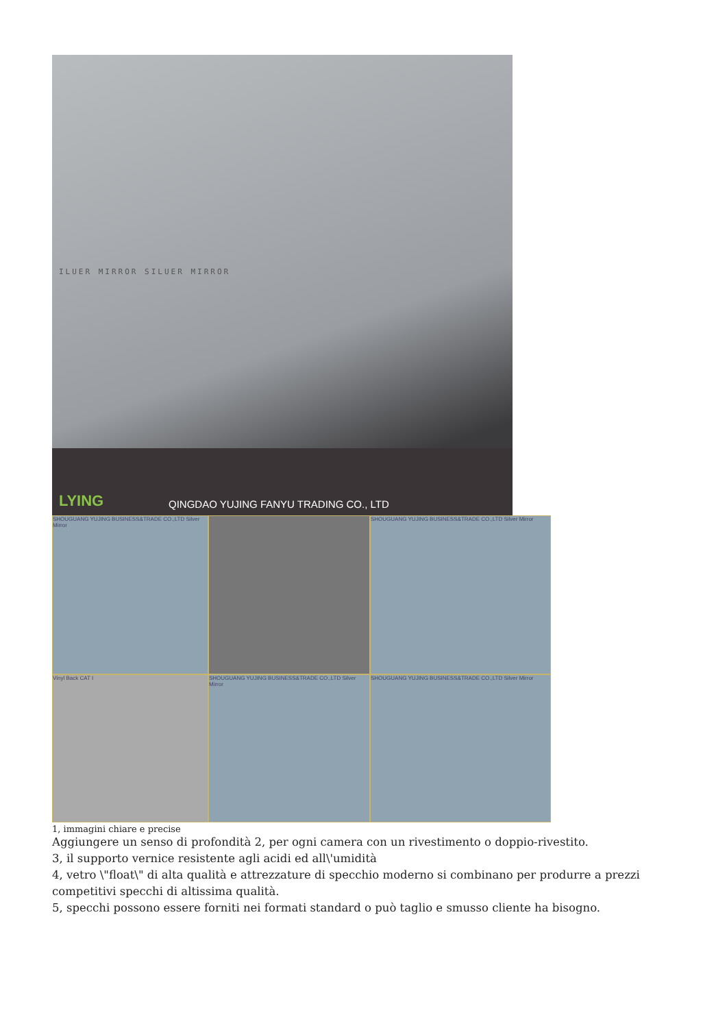ILUER MIRROR SILUER MIRROR
LYING
QINGDAO YUJING FANYU TRADING CO., LTD
SHOUGUANG YUJING BUSINESS&TRADE CO.,LTD Silver Mirror
SHOUGUANG YUJING BUSINESS&TRADE CO.,LTD Silver Mirror
Vinyl Back CAT I
SHOUGUANG YUJING BUSINESS&TRADE CO.,LTD Silver Mirror
SHOUGUANG YUJING BUSINESS&TRADE CO.,LTD Silver Mirror
1, immagini chiare e precise
Aggiungere un senso di profondità 2, per ogni camera con un rivestimento o doppio-rivestito.
3, il supporto vernice resistente agli acidi ed all\'umidità
4, vetro \"float\" di alta qualità e attrezzature di specchio moderno si combinano per produrre a prezzi competitivi specchi di altissima qualità.
5, specchi possono essere forniti nei formati standard o può taglio e smusso cliente ha bisogno.